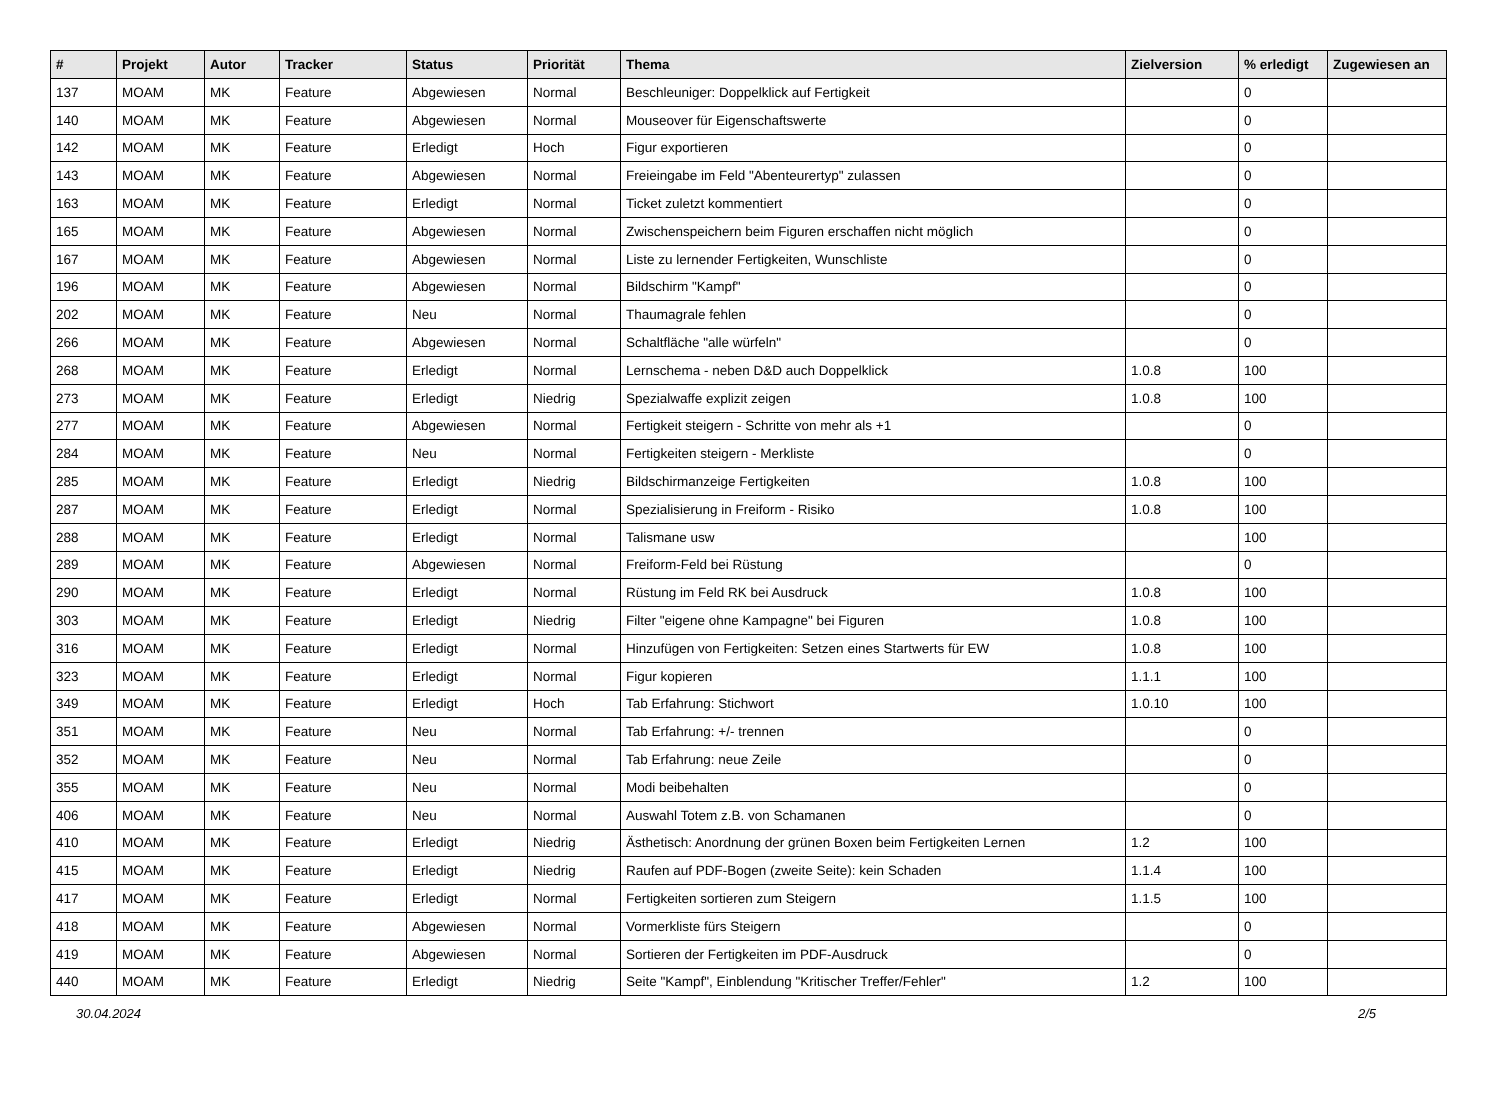| # | Projekt | Autor | Tracker | Status | Priorität | Thema | Zielversion | % erledigt | Zugewiesen an |
| --- | --- | --- | --- | --- | --- | --- | --- | --- | --- |
| 137 | MOAM | MK | Feature | Abgewiesen | Normal | Beschleuniger: Doppelklick auf Fertigkeit | | 0 | |
| 140 | MOAM | MK | Feature | Abgewiesen | Normal | Mouseover für Eigenschaftswerte | | 0 | |
| 142 | MOAM | MK | Feature | Erledigt | Hoch | Figur exportieren | | 0 | |
| 143 | MOAM | MK | Feature | Abgewiesen | Normal | Freieingabe im Feld "Abenteurertyp" zulassen | | 0 | |
| 163 | MOAM | MK | Feature | Erledigt | Normal | Ticket zuletzt kommentiert | | 0 | |
| 165 | MOAM | MK | Feature | Abgewiesen | Normal | Zwischenspeichern beim Figuren erschaffen nicht möglich | | 0 | |
| 167 | MOAM | MK | Feature | Abgewiesen | Normal | Liste zu lernender Fertigkeiten, Wunschliste | | 0 | |
| 196 | MOAM | MK | Feature | Abgewiesen | Normal | Bildschirm "Kampf" | | 0 | |
| 202 | MOAM | MK | Feature | Neu | Normal | Thaumagrale fehlen | | 0 | |
| 266 | MOAM | MK | Feature | Abgewiesen | Normal | Schaltfläche "alle würfeln" | | 0 | |
| 268 | MOAM | MK | Feature | Erledigt | Normal | Lernschema - neben D&D auch Doppelklick | 1.0.8 | 100 | |
| 273 | MOAM | MK | Feature | Erledigt | Niedrig | Spezialwaffe explizit zeigen | 1.0.8 | 100 | |
| 277 | MOAM | MK | Feature | Abgewiesen | Normal | Fertigkeit steigern - Schritte von mehr als +1 | | 0 | |
| 284 | MOAM | MK | Feature | Neu | Normal | Fertigkeiten steigern - Merkliste | | 0 | |
| 285 | MOAM | MK | Feature | Erledigt | Niedrig | Bildschirmanzeige Fertigkeiten | 1.0.8 | 100 | |
| 287 | MOAM | MK | Feature | Erledigt | Normal | Spezialisierung in Freiform - Risiko | 1.0.8 | 100 | |
| 288 | MOAM | MK | Feature | Erledigt | Normal | Talismane usw | | 100 | |
| 289 | MOAM | MK | Feature | Abgewiesen | Normal | Freiform-Feld bei Rüstung | | 0 | |
| 290 | MOAM | MK | Feature | Erledigt | Normal | Rüstung im Feld RK bei Ausdruck | 1.0.8 | 100 | |
| 303 | MOAM | MK | Feature | Erledigt | Niedrig | Filter "eigene ohne Kampagne" bei Figuren | 1.0.8 | 100 | |
| 316 | MOAM | MK | Feature | Erledigt | Normal | Hinzufügen von Fertigkeiten: Setzen eines Startwerts für EW | 1.0.8 | 100 | |
| 323 | MOAM | MK | Feature | Erledigt | Normal | Figur kopieren | 1.1.1 | 100 | |
| 349 | MOAM | MK | Feature | Erledigt | Hoch | Tab Erfahrung: Stichwort | 1.0.10 | 100 | |
| 351 | MOAM | MK | Feature | Neu | Normal | Tab Erfahrung: +/- trennen | | 0 | |
| 352 | MOAM | MK | Feature | Neu | Normal | Tab Erfahrung: neue Zeile | | 0 | |
| 355 | MOAM | MK | Feature | Neu | Normal | Modi beibehalten | | 0 | |
| 406 | MOAM | MK | Feature | Neu | Normal | Auswahl Totem z.B. von Schamanen | | 0 | |
| 410 | MOAM | MK | Feature | Erledigt | Niedrig | Ästhetisch: Anordnung der grünen Boxen beim Fertigkeiten Lernen | 1.2 | 100 | |
| 415 | MOAM | MK | Feature | Erledigt | Niedrig | Raufen auf PDF-Bogen (zweite Seite): kein Schaden | 1.1.4 | 100 | |
| 417 | MOAM | MK | Feature | Erledigt | Normal | Fertigkeiten sortieren zum Steigern | 1.1.5 | 100 | |
| 418 | MOAM | MK | Feature | Abgewiesen | Normal | Vormerkliste fürs Steigern | | 0 | |
| 419 | MOAM | MK | Feature | Abgewiesen | Normal | Sortieren der Fertigkeiten im PDF-Ausdruck | | 0 | |
| 440 | MOAM | MK | Feature | Erledigt | Niedrig | Seite "Kampf", Einblendung "Kritischer Treffer/Fehler" | 1.2 | 100 | |
30.04.2024 2/5